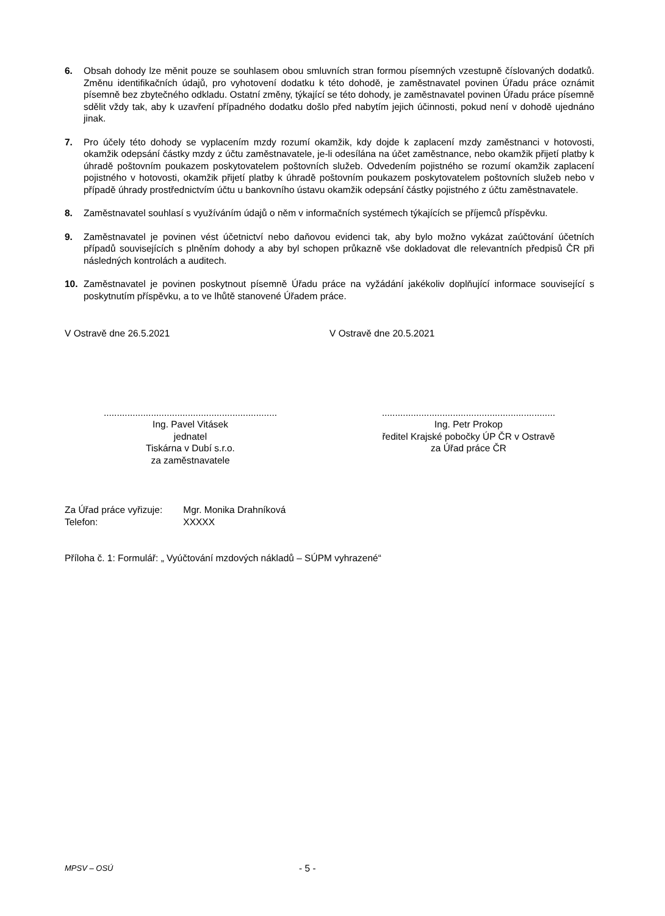6. Obsah dohody lze měnit pouze se souhlasem obou smluvních stran formou písemných vzestupně číslovaných dodatků. Změnu identifikačních údajů, pro vyhotovení dodatku k této dohodě, je zaměstnavatel povinen Úřadu práce oznámit písemně bez zbytečného odkladu. Ostatní změny, týkající se této dohody, je zaměstnavatel povinen Úřadu práce písemně sdělit vždy tak, aby k uzavření případného dodatku došlo před nabytím jejich účinnosti, pokud není v dohodě ujednáno jinak.
7. Pro účely této dohody se vyplacením mzdy rozumí okamžik, kdy dojde k zaplacení mzdy zaměstnanci v hotovosti, okamžik odepsání částky mzdy z účtu zaměstnavatele, je-li odesílána na účet zaměstnance, nebo okamžik přijetí platby k úhradě poštovním poukazem poskytovatelem poštovních služeb. Odvedením pojistného se rozumí okamžik zaplacení pojistného v hotovosti, okamžik přijetí platby k úhradě poštovním poukazem poskytovatelem poštovních služeb nebo v případě úhrady prostřednictvím účtu u bankovního ústavu okamžik odepsání částky pojistného z účtu zaměstnavatele.
8. Zaměstnavatel souhlasí s využíváním údajů o něm v informačních systémech týkajících se příjemců příspěvku.
9. Zaměstnavatel je povinen vést účetnictví nebo daňovou evidenci tak, aby bylo možno vykázat zaúčtování účetních případů souvisejících s plněním dohody a aby byl schopen průkazně vše dokladovat dle relevantních předpisů ČR při následných kontrolách a auditech.
10. Zaměstnavatel je povinen poskytnout písemně Úřadu práce na vyžádání jakékoliv doplňující informace související s poskytnutím příspěvku, a to ve lhůtě stanovené Úřadem práce.
V Ostravě dne 26.5.2021 V Ostravě dne 20.5.2021
..................................................................
Ing. Pavel Vitásek
jednatel
Tiskárna v Dubí s.r.o.
za zaměstnavatele
..................................................................
Ing. Petr Prokop
ředitel Krajské pobočky ÚP ČR v Ostravě
za Úřad práce ČR
Za Úřad práce vyřizuje: Mgr. Monika Drahníková
Telefon: XXXXX
Příloha č. 1: Formulář: „ Vyúčtování mzdových nákladů – SÚPM vyhrazené“
MPSV – OSÚ
- 5 -